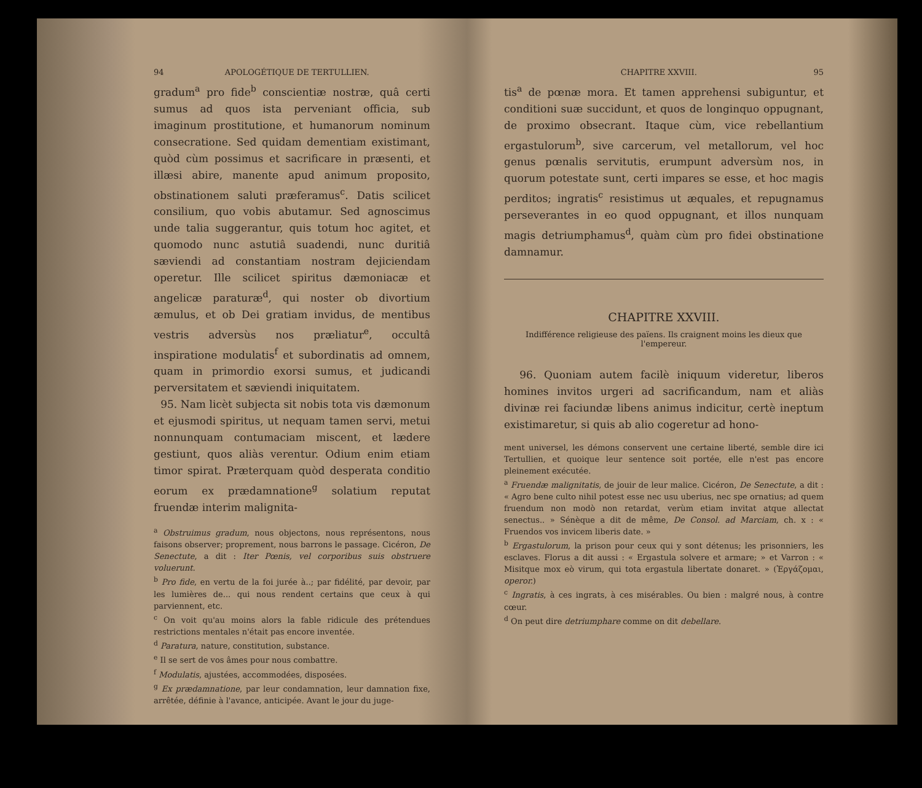94 APOLOGÉTIQUE DE TERTULLIEN.
gradum<sup>a</sup> pro fide<sup>b</sup> conscientiæ nostræ, quâ certi sumus ad quos ista perveniant officia, sub imaginum prostitutione, et humanorum nominum consecratione. Sed quidam dementiam existimant, quòd cùm possimus et sacrificare in præsenti, et illæsi abire, manente apud animum proposito, obstinationem saluti præferamus<sup>c</sup>. Datis scilicet consilium, quo vobis abutamur. Sed agnoscimus unde talia suggerantur, quis totum hoc agitet, et quomodo nunc astutiâ suadendi, nunc duritiâ sæviendi ad constantiam nostram dejiciendam operetur. Ille scilicet spiritus dæmoniacæ et angelicæ paraturæ<sup>d</sup>, qui noster ob divortium æmulus, et ob Dei gratiam invidus, de mentibus vestris adversùs nos præliatur<sup>e</sup>, occultâ inspiratione modulatis<sup>f</sup> et subordinatis ad omnem, quam in primordio exorsi sumus, et judicandi perversitatem et sæviendi iniquitatem.
95. Nam licèt subjecta sit nobis tota vis dæmonum et ejusmodi spiritus, ut nequam tamen servi, metui nonnunquam contumaciam miscent, et lædere gestiunt, quos aliàs verentur. Odium enim etiam timor spirat. Præterquam quòd desperata conditio eorum ex prædamnatione<sup>g</sup> solatium reputat fruendæ interim malignita-
<sup>a</sup> Obstruimus gradum, nous objectons, nous représentons, nous faisons observer; proprement, nous barrons le passage. Cicéron, De Senectute, a dit : Iter Pœnis, vel corporibus suis obstruere voluerunt.
<sup>b</sup> Pro fide, en vertu de la foi jurée à..; par fidélité, par devoir, par les lumières de... qui nous rendent certains que ceux à qui parviennent, etc.
<sup>c</sup> On voit qu'au moins alors la fable ridicule des prétendues restrictions mentales n'était pas encore inventée.
<sup>d</sup> Paratura, nature, constitution, substance.
<sup>e</sup> Il se sert de vos âmes pour nous combattre.
<sup>f</sup> Modulatis, ajustées, accommodées, disposées.
<sup>g</sup> Ex prædamnatione, par leur condamnation, leur damnation fixe, arrêtée, définie à l'avance, anticipée. Avant le jour du juge-
CHAPITRE XXVIII. 95
tis<sup>a</sup> de pœnæ mora. Et tamen apprehensi subiguntur, et conditioni suæ succidunt, et quos de longinquo oppugnant, de proximo obsecrant. Itaque cùm, vice rebellantium ergastulorum<sup>b</sup>, sive carcerum, vel metallorum, vel hoc genus pœnalis servitutis, erumpunt adversùm nos, in quorum potestate sunt, certi impares se esse, et hoc magis perditos; ingratis<sup>c</sup> resistimus ut æquales, et repugnamus perseverantes in eo quod oppugnant, et illos nunquam magis detriumphamus<sup>d</sup>, quàm cùm pro fidei obstinatione damnamur.
CHAPITRE XXVIII.
Indifférence religieuse des païens. Ils craignent moins les dieux que l'empereur.
96. Quoniam autem facilè iniquum videretur, liberos homines invitos urgeri ad sacrificandum, nam et aliàs divinæ rei faciundæ libens animus indicitur, certè ineptum existimaretur, si quis ab alio cogeretur ad hono-
ment universel, les démons conservent une certaine liberté, semble dire ici Tertullien, et quoique leur sentence soit portée, elle n'est pas encore pleinement exécutée.
<sup>a</sup> Fruendæ malignitatis, de jouir de leur malice. Cicéron, De Senectute, a dit : « Agro bene culto nihil potest esse nec usu uberius, nec spe ornatius; ad quem fruendum non modò non retardat, verùm etiam invitat atque allectat senectus.. » Sénèque a dit de même, De Consol. ad Marciam, ch. x : « Fruendos vos invicem liberis date. »
<sup>b</sup> Ergastulorum, la prison pour ceux qui y sont détenus; les prisonniers, les esclaves. Florus a dit aussi : « Ergastula solvere et armare; » et Varron : « Misitque mox eò virum, qui tota ergastula libertate donaret. » (Ἐργάζομαι, operor.)
<sup>c</sup> Ingratis, à ces ingrats, à ces misérables. Ou bien : malgré nous, à contre cœur.
<sup>d</sup> On peut dire detriumphare comme on dit debellare.